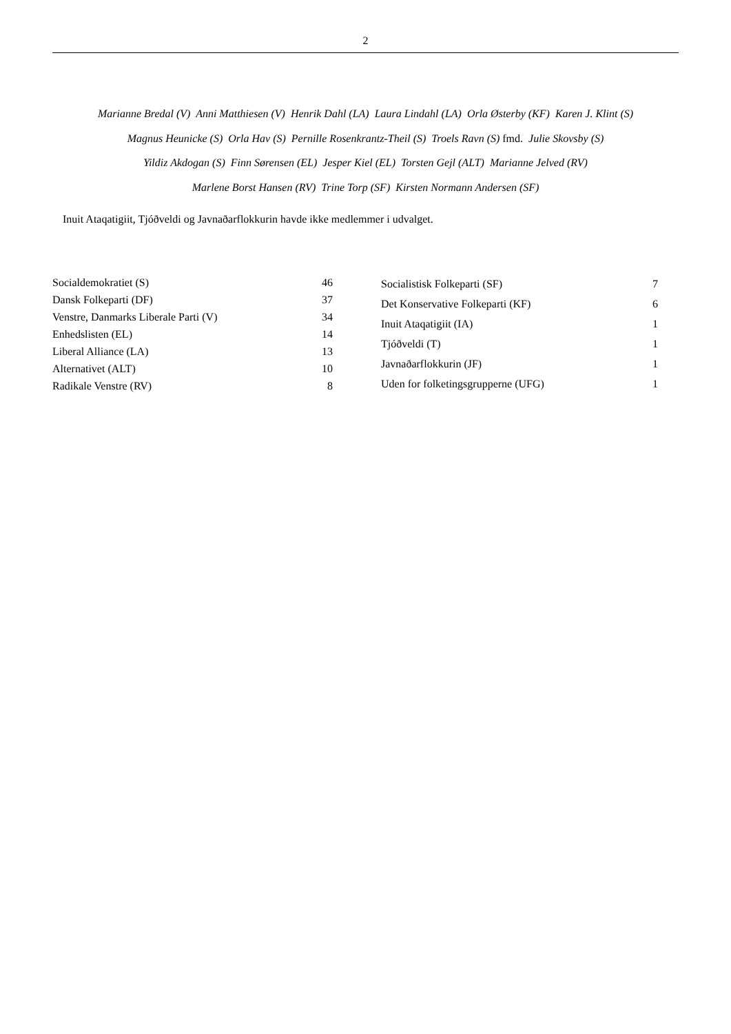2
Marianne Bredal (V) Anni Matthiesen (V) Henrik Dahl (LA) Laura Lindahl (LA) Orla Østerby (KF) Karen J. Klint (S)
Magnus Heunicke (S) Orla Hav (S) Pernille Rosenkrantz-Theil (S) Troels Ravn (S) fmd. Julie Skovsby (S)
Yildiz Akdogan (S) Finn Sørensen (EL) Jesper Kiel (EL) Torsten Gejl (ALT) Marianne Jelved (RV)
Marlene Borst Hansen (RV) Trine Torp (SF) Kirsten Normann Andersen (SF)
Inuit Ataqatigiit, Tjóðveldi og Javnaðarflokkurin havde ikke medlemmer i udvalget.
| Socialdemokratiet (S) | 46 |
| Dansk Folkeparti (DF) | 37 |
| Venstre, Danmarks Liberale Parti (V) | 34 |
| Enhedslisten (EL) | 14 |
| Liberal Alliance (LA) | 13 |
| Alternativet (ALT) | 10 |
| Radikale Venstre (RV) | 8 |
| Socialistisk Folkeparti (SF) | 7 |
| Det Konservative Folkeparti (KF) | 6 |
| Inuit Ataqatigiit (IA) | 1 |
| Tjóðveldi (T) | 1 |
| Javnaðarflokkurin (JF) | 1 |
| Uden for folketingsgrupperne (UFG) | 1 |